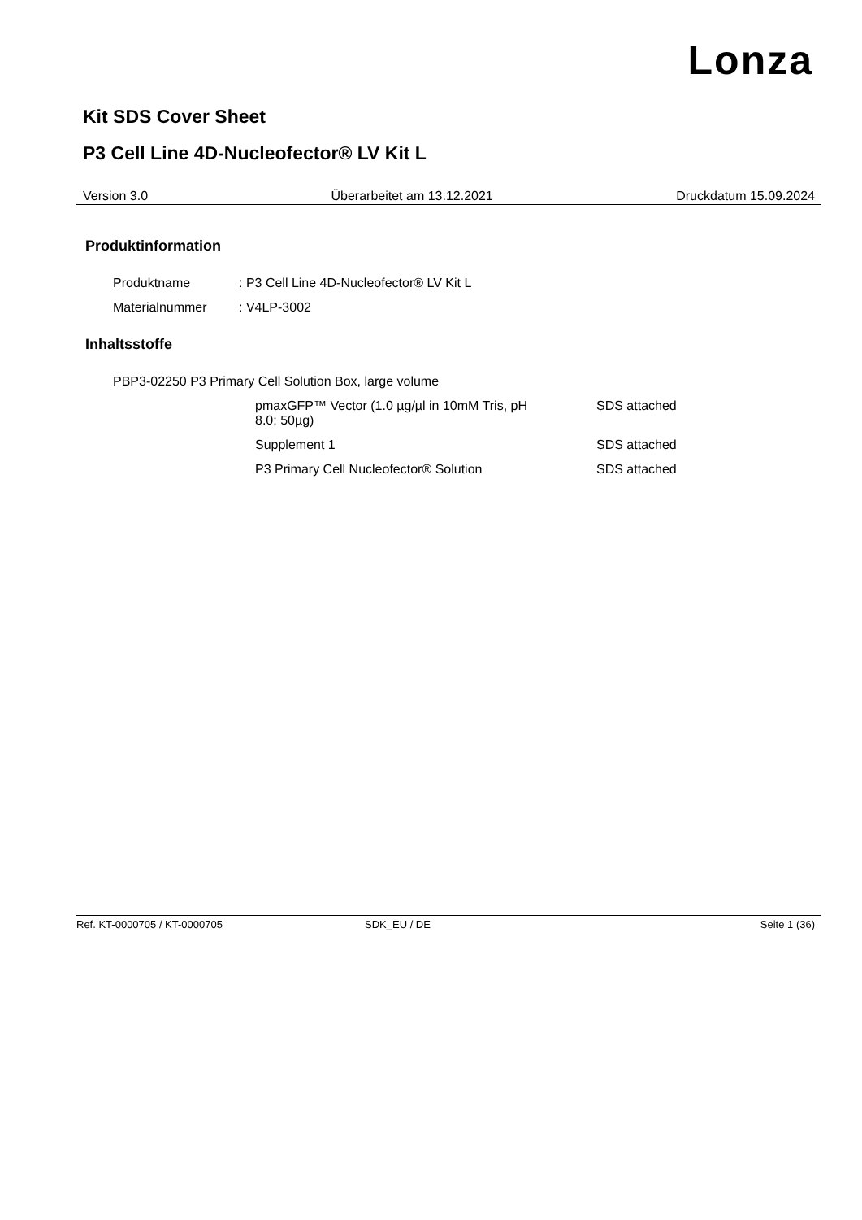Lonza
Kit SDS Cover Sheet
P3 Cell Line 4D-Nucleofector® LV Kit L
Version 3.0 Überarbeitet am 13.12.2021 Druckdatum 15.09.2024
Produktinformation
| Produktname | : P3 Cell Line 4D-Nucleofector® LV Kit L |
| Materialnummer | : V4LP-3002 |
Inhaltsstoffe
| PBP3-02250 P3 Primary Cell Solution Box, large volume | | |
| | pmaxGFP™ Vector (1.0 µg/µl in 10mM Tris, pH 8.0; 50µg) | SDS attached |
| | Supplement 1 | SDS attached |
| | P3 Primary Cell Nucleofector® Solution | SDS attached |
Ref. KT-0000705 / KT-0000705 SDK_EU / DE Seite 1 (36)